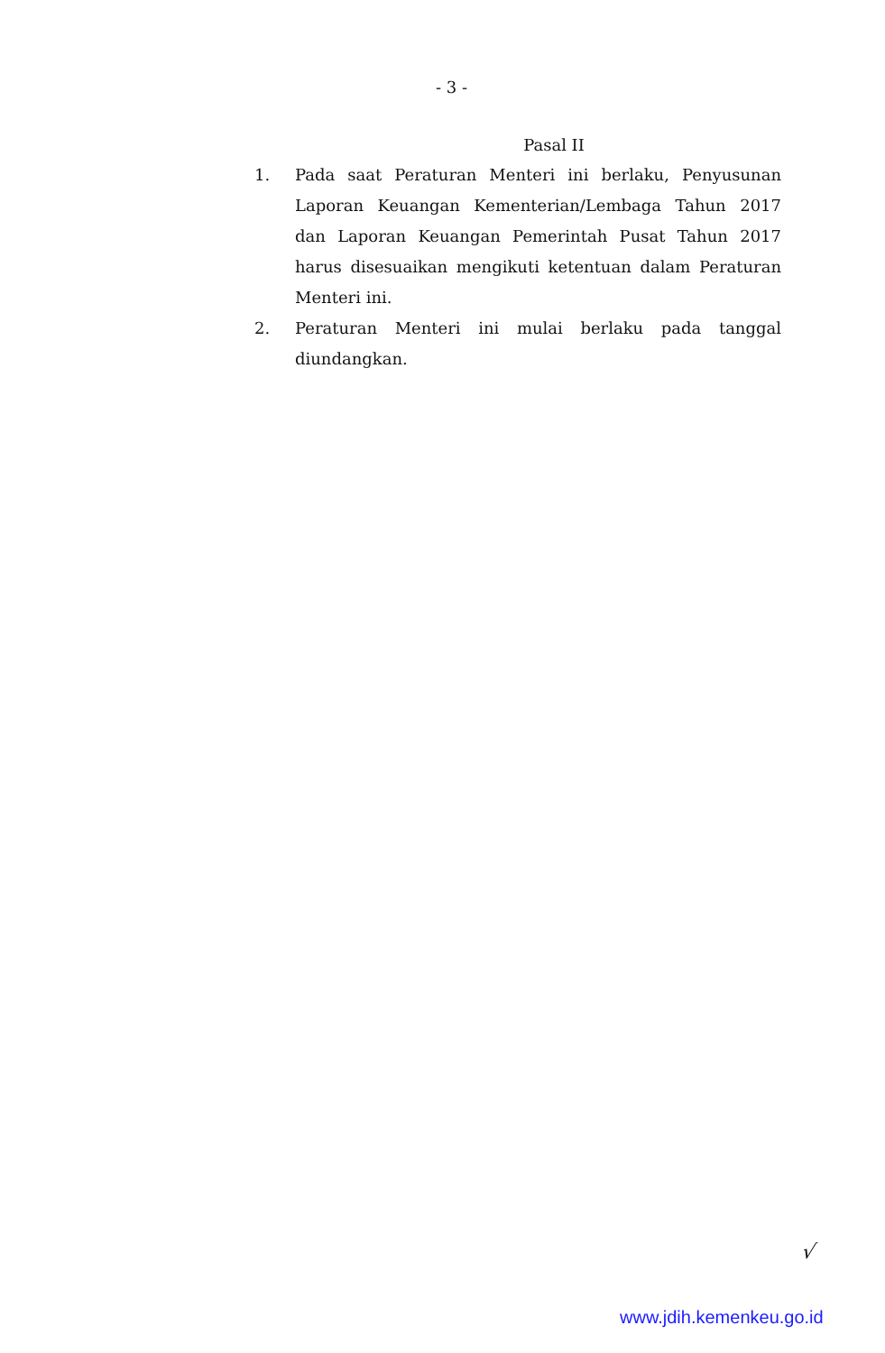- 3 -
Pasal II
1. Pada saat Peraturan Menteri ini berlaku, Penyusunan Laporan Keuangan Kementerian/Lembaga Tahun 2017 dan Laporan Keuangan Pemerintah Pusat Tahun 2017 harus disesuaikan mengikuti ketentuan dalam Peraturan Menteri ini.
2. Peraturan Menteri ini mulai berlaku pada tanggal diundangkan.
√
www.jdih.kemenkeu.go.id